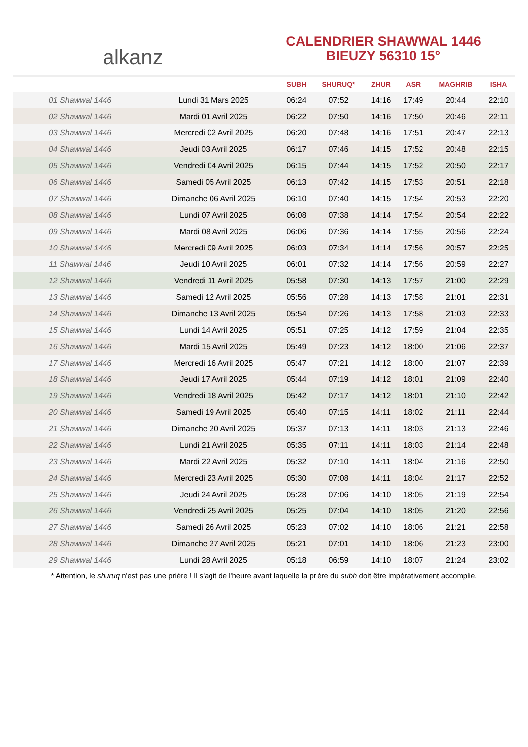alkanz
CALENDRIER SHAWWAL 1446
BIEUZY 56310 15°
| | | SUBH | SHURUQ* | ZHUR | ASR | MAGHRIB | ISHA |
| --- | --- | --- | --- | --- | --- | --- | --- |
| 01 Shawwal 1446 | Lundi 31 Mars 2025 | 06:24 | 07:52 | 14:16 | 17:49 | 20:44 | 22:10 |
| 02 Shawwal 1446 | Mardi 01 Avril 2025 | 06:22 | 07:50 | 14:16 | 17:50 | 20:46 | 22:11 |
| 03 Shawwal 1446 | Mercredi 02 Avril 2025 | 06:20 | 07:48 | 14:16 | 17:51 | 20:47 | 22:13 |
| 04 Shawwal 1446 | Jeudi 03 Avril 2025 | 06:17 | 07:46 | 14:15 | 17:52 | 20:48 | 22:15 |
| 05 Shawwal 1446 | Vendredi 04 Avril 2025 | 06:15 | 07:44 | 14:15 | 17:52 | 20:50 | 22:17 |
| 06 Shawwal 1446 | Samedi 05 Avril 2025 | 06:13 | 07:42 | 14:15 | 17:53 | 20:51 | 22:18 |
| 07 Shawwal 1446 | Dimanche 06 Avril 2025 | 06:10 | 07:40 | 14:15 | 17:54 | 20:53 | 22:20 |
| 08 Shawwal 1446 | Lundi 07 Avril 2025 | 06:08 | 07:38 | 14:14 | 17:54 | 20:54 | 22:22 |
| 09 Shawwal 1446 | Mardi 08 Avril 2025 | 06:06 | 07:36 | 14:14 | 17:55 | 20:56 | 22:24 |
| 10 Shawwal 1446 | Mercredi 09 Avril 2025 | 06:03 | 07:34 | 14:14 | 17:56 | 20:57 | 22:25 |
| 11 Shawwal 1446 | Jeudi 10 Avril 2025 | 06:01 | 07:32 | 14:14 | 17:56 | 20:59 | 22:27 |
| 12 Shawwal 1446 | Vendredi 11 Avril 2025 | 05:58 | 07:30 | 14:13 | 17:57 | 21:00 | 22:29 |
| 13 Shawwal 1446 | Samedi 12 Avril 2025 | 05:56 | 07:28 | 14:13 | 17:58 | 21:01 | 22:31 |
| 14 Shawwal 1446 | Dimanche 13 Avril 2025 | 05:54 | 07:26 | 14:13 | 17:58 | 21:03 | 22:33 |
| 15 Shawwal 1446 | Lundi 14 Avril 2025 | 05:51 | 07:25 | 14:12 | 17:59 | 21:04 | 22:35 |
| 16 Shawwal 1446 | Mardi 15 Avril 2025 | 05:49 | 07:23 | 14:12 | 18:00 | 21:06 | 22:37 |
| 17 Shawwal 1446 | Mercredi 16 Avril 2025 | 05:47 | 07:21 | 14:12 | 18:00 | 21:07 | 22:39 |
| 18 Shawwal 1446 | Jeudi 17 Avril 2025 | 05:44 | 07:19 | 14:12 | 18:01 | 21:09 | 22:40 |
| 19 Shawwal 1446 | Vendredi 18 Avril 2025 | 05:42 | 07:17 | 14:12 | 18:01 | 21:10 | 22:42 |
| 20 Shawwal 1446 | Samedi 19 Avril 2025 | 05:40 | 07:15 | 14:11 | 18:02 | 21:11 | 22:44 |
| 21 Shawwal 1446 | Dimanche 20 Avril 2025 | 05:37 | 07:13 | 14:11 | 18:03 | 21:13 | 22:46 |
| 22 Shawwal 1446 | Lundi 21 Avril 2025 | 05:35 | 07:11 | 14:11 | 18:03 | 21:14 | 22:48 |
| 23 Shawwal 1446 | Mardi 22 Avril 2025 | 05:32 | 07:10 | 14:11 | 18:04 | 21:16 | 22:50 |
| 24 Shawwal 1446 | Mercredi 23 Avril 2025 | 05:30 | 07:08 | 14:11 | 18:04 | 21:17 | 22:52 |
| 25 Shawwal 1446 | Jeudi 24 Avril 2025 | 05:28 | 07:06 | 14:10 | 18:05 | 21:19 | 22:54 |
| 26 Shawwal 1446 | Vendredi 25 Avril 2025 | 05:25 | 07:04 | 14:10 | 18:05 | 21:20 | 22:56 |
| 27 Shawwal 1446 | Samedi 26 Avril 2025 | 05:23 | 07:02 | 14:10 | 18:06 | 21:21 | 22:58 |
| 28 Shawwal 1446 | Dimanche 27 Avril 2025 | 05:21 | 07:01 | 14:10 | 18:06 | 21:23 | 23:00 |
| 29 Shawwal 1446 | Lundi 28 Avril 2025 | 05:18 | 06:59 | 14:10 | 18:07 | 21:24 | 23:02 |
* Attention, le shuruq n'est pas une prière ! Il s'agit de l'heure avant laquelle la prière du subh doit être impérativement accomplie.